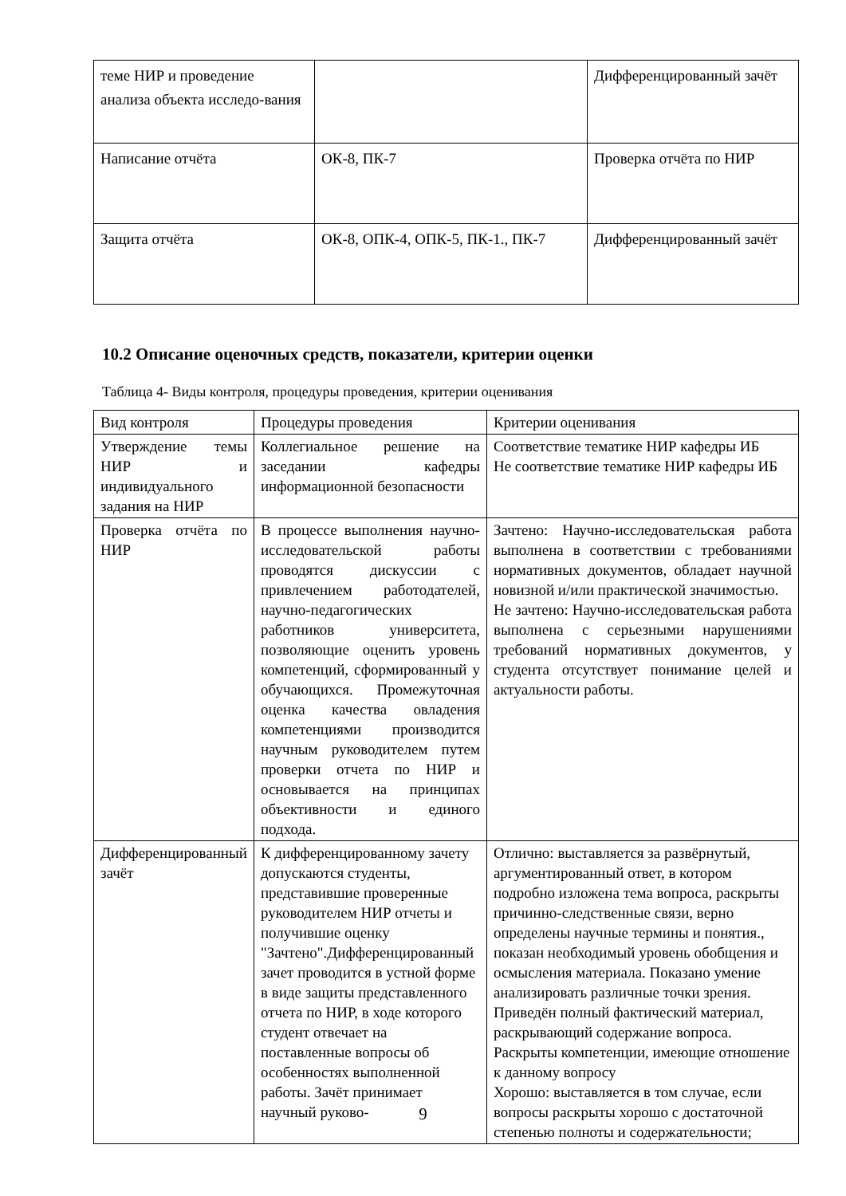| теме НИР и проведение анализа объекта исследо-вания | | Дифференцированный зачёт |
| Написание отчёта | ОК-8, ПК-7 | Проверка отчёта по НИР |
| Защита отчёта | ОК-8, ОПК-4, ОПК-5, ПК-1., ПК-7 | Дифференцированный зачёт |
10.2 Описание оценочных средств, показатели, критерии оценки
Таблица 4- Виды контроля, процедуры проведения, критерии оценивания
| Вид контроля | Процедуры проведения | Критерии оценивания |
| Утверждение темы НИР и индивидуального задания на НИР | Коллегиальное решение на заседании кафедры информационной безопасности | Соответствие тематике НИР кафедры ИБ Не соответствие тематике НИР кафедры ИБ |
| Проверка отчёта по НИР | В процессе выполнения научно-исследовательской работы проводятся дискуссии с привлечением работодателей, научно-педагогических работников университета, позволяющие оценить уровень компетенций, сформированный у обучающихся. Промежуточная оценка качества овладения компетенциями производится научным руководителем путем проверки отчета по НИР и основывается на принципах объективности и единого подхода. | Зачтено: Научно-исследовательская работа выполнена в соответствии с требованиями нормативных документов, обладает научной новизной и/или практической значимостью. Не зачтено: Научно-исследовательская работа выполнена с серьезными нарушениями требований нормативных документов, у студента отсутствует понимание целей и актуальности работы. |
| Дифференцированный зачёт | К дифференцированному зачету допускаются студенты, представившие проверенные руководителем НИР отчеты и получившие оценку "Зачтено".Дифференцированный зачет проводится в устной форме в виде защиты представленного отчета по НИР, в ходе которого студент отвечает на поставленные вопросы об особенностях выполненной работы. Зачёт принимает научный руково- | Отлично: выставляется за развёрнутый, аргументированный ответ, в котором подробно изложена тема вопроса, раскрыты причинно-следственные связи, верно определены научные термины и понятия., показан необходимый уровень обобщения и осмысления материала. Показано умение анализировать различные точки зрения. Приведён полный фактический материал, раскрывающий содержание вопроса. Раскрыты компетенции, имеющие отношение к данному вопросу Хорошо: выставляется в том случае, если вопросы раскрыты хорошо с достаточной степенью полноты и содержательности; |
9